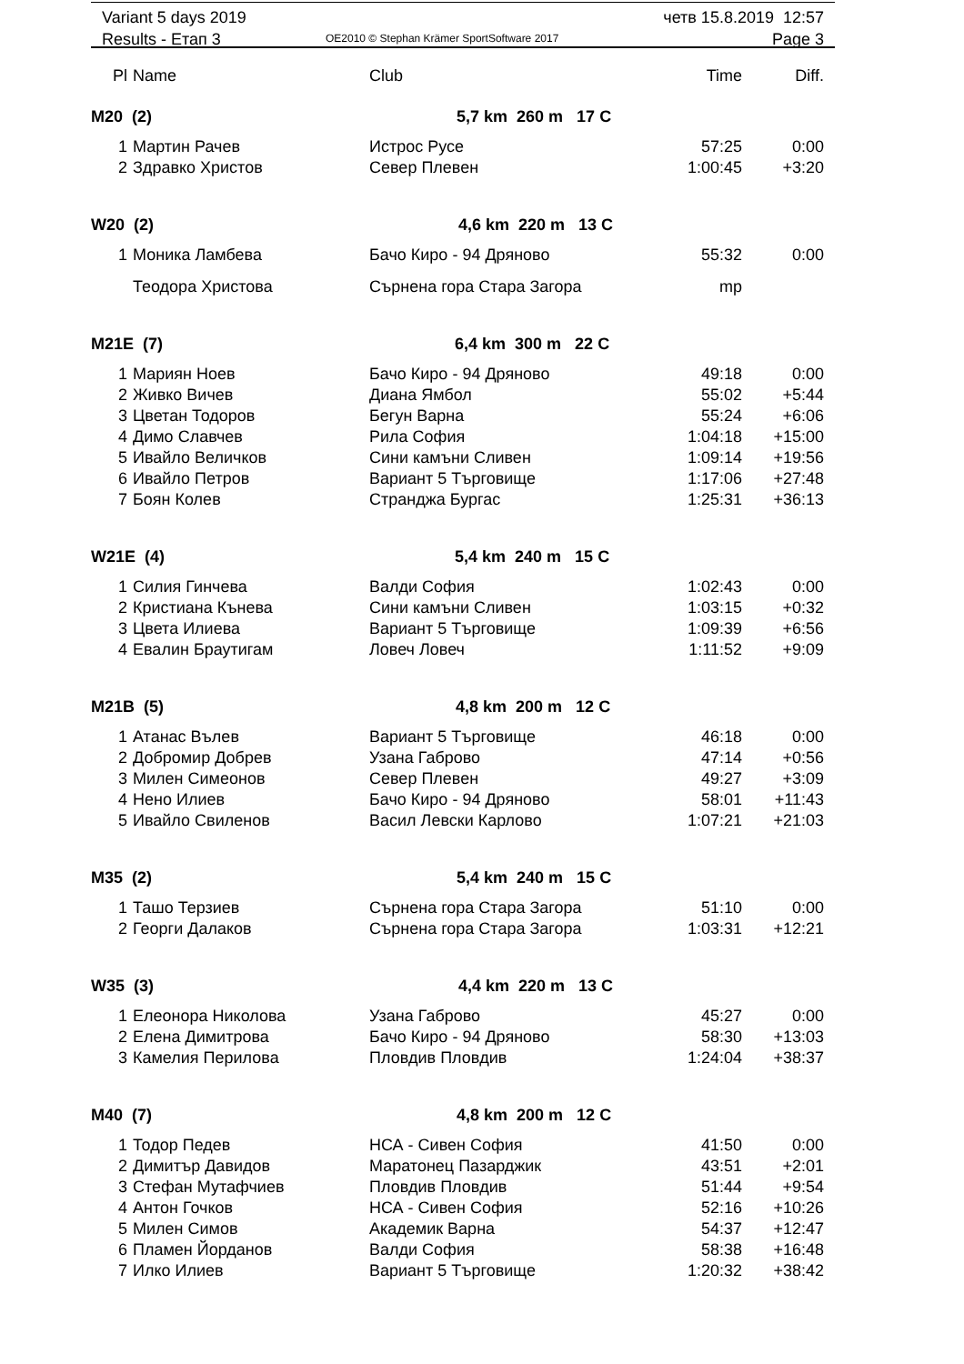Variant 5 days 2019
Results - Етап 3
OE2010 © Stephan Krämer SportSoftware 2017
четв 15.8.2019 12:57
Page 3
| Pl | Name | Club | Time | Diff. |
| --- | --- | --- | --- | --- |
| M20 (2) 5,7 km 260 m 17 C | | | | |
| 1 | Мартин Рачев | Истрос Русе | 57:25 | 0:00 |
| 2 | Здравко Христов | Север Плевен | 1:00:45 | +3:20 |
| W20 (2) 4,6 km 220 m 13 C | | | | |
| 1 | Моника Ламбева | Бачо Киро - 94 Дряново | 55:32 | 0:00 |
| | Теодора Христова | Сърнена гора Стара Загора | mp | |
| M21E (7) 6,4 km 300 m 22 C | | | | |
| 1 | Мариян Ноев | Бачо Киро - 94 Дряново | 49:18 | 0:00 |
| 2 | Живко Вичев | Диана Ямбол | 55:02 | +5:44 |
| 3 | Цветан Тодоров | Бегун Варна | 55:24 | +6:06 |
| 4 | Димо Славчев | Рила София | 1:04:18 | +15:00 |
| 5 | Ивайло Величков | Сини камъни Сливен | 1:09:14 | +19:56 |
| 6 | Ивайло Петров | Вариант 5 Търговище | 1:17:06 | +27:48 |
| 7 | Боян Колев | Странджа Бургас | 1:25:31 | +36:13 |
| W21E (4) 5,4 km 240 m 15 C | | | | |
| 1 | Силия Гинчева | Валди София | 1:02:43 | 0:00 |
| 2 | Кристиана Кънева | Сини камъни Сливен | 1:03:15 | +0:32 |
| 3 | Цвета Илиева | Вариант 5 Търговище | 1:09:39 | +6:56 |
| 4 | Евалин Браутигам | Ловеч Ловеч | 1:11:52 | +9:09 |
| M21B (5) 4,8 km 200 m 12 C | | | | |
| 1 | Атанас Вълев | Вариант 5 Търговище | 46:18 | 0:00 |
| 2 | Добромир Добрев | Узана Габрово | 47:14 | +0:56 |
| 3 | Милен Симеонов | Север Плевен | 49:27 | +3:09 |
| 4 | Нено Илиев | Бачо Киро - 94 Дряново | 58:01 | +11:43 |
| 5 | Ивайло Свиленов | Васил Левски Карлово | 1:07:21 | +21:03 |
| M35 (2) 5,4 km 240 m 15 C | | | | |
| 1 | Ташо Терзиев | Сърнена гора Стара Загора | 51:10 | 0:00 |
| 2 | Георги Далаков | Сърнена гора Стара Загора | 1:03:31 | +12:21 |
| W35 (3) 4,4 km 220 m 13 C | | | | |
| 1 | Елеонора Николова | Узана Габрово | 45:27 | 0:00 |
| 2 | Елена Димитрова | Бачо Киро - 94 Дряново | 58:30 | +13:03 |
| 3 | Камелия Перилова | Пловдив Пловдив | 1:24:04 | +38:37 |
| M40 (7) 4,8 km 200 m 12 C | | | | |
| 1 | Тодор Педев | НСА - Сивен София | 41:50 | 0:00 |
| 2 | Димитър Давидов | Маратонец Пазарджик | 43:51 | +2:01 |
| 3 | Стефан Мутафчиев | Пловдив Пловдив | 51:44 | +9:54 |
| 4 | Антон Гочков | НСА - Сивен София | 52:16 | +10:26 |
| 5 | Милен Симов | Академик Варна | 54:37 | +12:47 |
| 6 | Пламен Йорданов | Валди София | 58:38 | +16:48 |
| 7 | Илко Илиев | Вариант 5 Търговище | 1:20:32 | +38:42 |